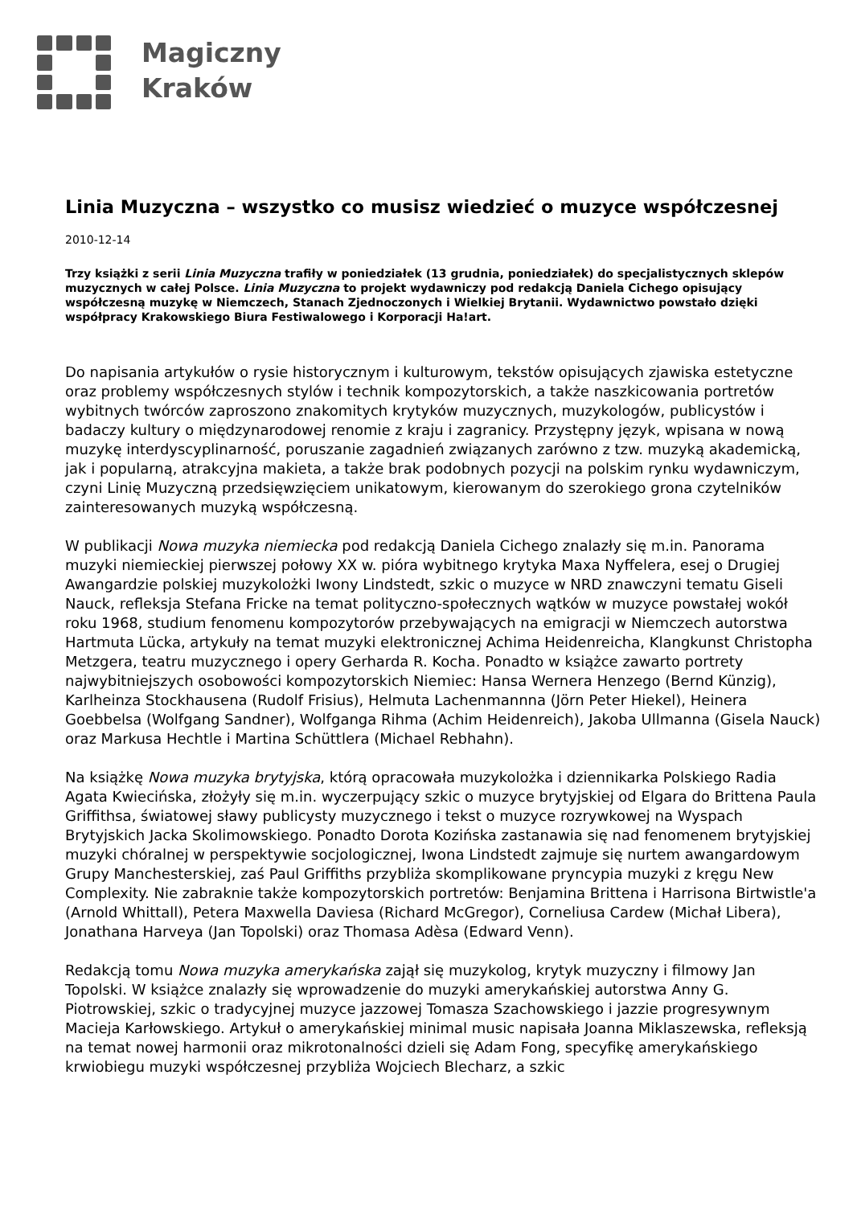Magiczny
Kraków
Linia Muzyczna – wszystko co musisz wiedzieć o muzyce współczesnej
2010-12-14
Trzy książki z serii Linia Muzyczna trafiły w poniedziałek (13 grudnia, poniedziałek) do specjalistycznych sklepów muzycznych w całej Polsce. Linia Muzyczna to projekt wydawniczy pod redakcją Daniela Cichego opisujący współczesną muzykę w Niemczech, Stanach Zjednoczonych i Wielkiej Brytanii. Wydawnictwo powstało dzięki współpracy Krakowskiego Biura Festiwalowego i Korporacji Ha!art.
Do napisania artykułów o rysie historycznym i kulturowym, tekstów opisujących zjawiska estetyczne oraz problemy współczesnych stylów i technik kompozytorskich, a także naszkicowania portretów wybitnych twórców zaproszono znakomitych krytyków muzycznych, muzykologów, publicystów i badaczy kultury o międzynarodowej renomie z kraju i zagranicy. Przystępny język, wpisana w nową muzykę interdyscyplinarność, poruszanie zagadnień związanych zarówno z tzw. muzyką akademicką, jak i popularną, atrakcyjna makieta, a także brak podobnych pozycji na polskim rynku wydawniczym, czyni Linię Muzyczną przedsięwzięciem unikatowym, kierowanym do szerokiego grona czytelników zainteresowanych muzyką współczesną.
W publikacji Nowa muzyka niemiecka pod redakcją Daniela Cichego znalazły się m.in. Panorama muzyki niemieckiej pierwszej połowy XX w. pióra wybitnego krytyka Maxa Nyffelera, esej o Drugiej Awangardzie polskiej muzykolożki Iwony Lindstedt, szkic o muzyce w NRD znawczyni tematu Giseli Nauck, refleksja Stefana Fricke na temat polityczno-społecznych wątków w muzyce powstałej wokół roku 1968, studium fenomenu kompozytorów przebywających na emigracji w Niemczech autorstwa Hartmuta Lücka, artykuły na temat muzyki elektronicznej Achima Heidenreicha, Klangkunst Christopha Metzgera, teatru muzycznego i opery Gerharda R. Kocha. Ponadto w książce zawarto portrety najwybitniejszych osobowości kompozytorskich Niemiec: Hansa Wernera Henzego (Bernd Künzig), Karlheinza Stockhausena (Rudolf Frisius), Helmuta Lachenmannna (Jörn Peter Hiekel), Heinera Goebbelsa (Wolfgang Sandner), Wolfganga Rihma (Achim Heidenreich), Jakoba Ullmanna (Gisela Nauck) oraz Markusa Hechtle i Martina Schüttlera (Michael Rebhahn).
Na książkę Nowa muzyka brytyjska, którą opracowała muzykolożka i dziennikarka Polskiego Radia Agata Kwiecińska, złożyły się m.in. wyczerpujący szkic o muzyce brytyjskiej od Elgara do Brittena Paula Griffithsa, światowej sławy publicysty muzycznego i tekst o muzyce rozrywkowej na Wyspach Brytyjskich Jacka Skolimowskiego. Ponadto Dorota Kozińska zastanawia się nad fenomenem brytyjskiej muzyki chóralnej w perspektywie socjologicznej, Iwona Lindstedt zajmuje się nurtem awangardowym Grupy Manchesterskiej, zaś Paul Griffiths przybliża skomplikowane pryncypia muzyki z kręgu New Complexity. Nie zabraknie także kompozytorskich portretów: Benjamina Brittena i Harrisona Birtwistle'a (Arnold Whittall), Petera Maxwella Daviesa (Richard McGregor), Corneliusa Cardew (Michał Libera), Jonathana Harveya (Jan Topolski) oraz Thomasa Adèsa (Edward Venn).
Redakcją tomu Nowa muzyka amerykańska zajął się muzykolog, krytyk muzyczny i filmowy Jan Topolski. W książce znalazły się wprowadzenie do muzyki amerykańskiej autorstwa Anny G. Piotrowskiej, szkic o tradycyjnej muzyce jazzowej Tomasza Szachowskiego i jazzie progresywnym Macieja Karłowskiego. Artykuł o amerykańskiej minimal music napisała Joanna Miklaszewska, refleksją na temat nowej harmonii oraz mikrotonalności dzieli się Adam Fong, specyfikę amerykańskiego krwiobiegu muzyki współczesnej przybliża Wojciech Blecharz, a szkic